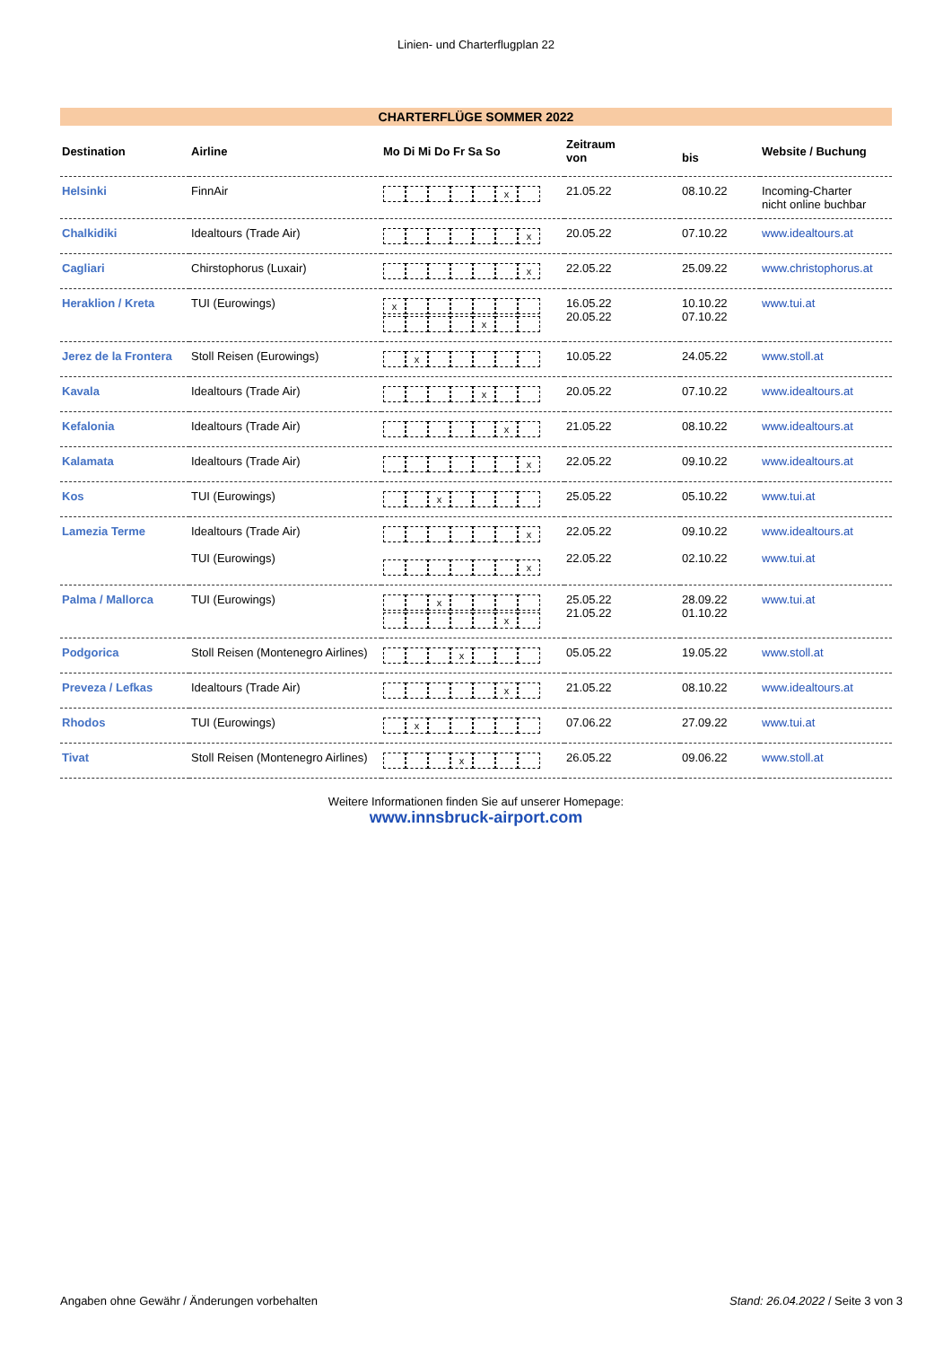Linien- und Charterflugplan 22
CHARTERFLÜGE SOMMER 2022
| Destination | Airline | Mo Di Mi Do Fr Sa So | Zeitraum von | bis | Website / Buchung |
| --- | --- | --- | --- | --- | --- |
| Helsinki | FinnAir | x | 21.05.22 | 08.10.22 | Incoming-Charter nicht online buchbar |
| Chalkidiki | Idealtours (Trade Air) | x | 20.05.22 | 07.10.22 | www.idealtours.at |
| Cagliari | Chirstophorus (Luxair) | x | 22.05.22 | 25.09.22 | www.christophorus.at |
| Heraklion / Kreta | TUI (Eurowings) | x x | 16.05.22 20.05.22 | 10.10.22 07.10.22 | www.tui.at |
| Jerez de la Frontera | Stoll Reisen (Eurowings) | x | 10.05.22 | 24.05.22 | www.stoll.at |
| Kavala | Idealtours (Trade Air) | x | 20.05.22 | 07.10.22 | www.idealtours.at |
| Kefalonia | Idealtours (Trade Air) | x | 21.05.22 | 08.10.22 | www.idealtours.at |
| Kalamata | Idealtours (Trade Air) | x | 22.05.22 | 09.10.22 | www.idealtours.at |
| Kos | TUI (Eurowings) | x | 25.05.22 | 05.10.22 | www.tui.at |
| Lamezia Terme | Idealtours (Trade Air) TUI (Eurowings) | x x | 22.05.22 22.05.22 | 09.10.22 02.10.22 | www.idealtours.at www.tui.at |
| Palma / Mallorca | TUI (Eurowings) | x x | 25.05.22 21.05.22 | 28.09.22 01.10.22 | www.tui.at |
| Podgorica | Stoll Reisen (Montenegro Airlines) | x | 05.05.22 | 19.05.22 | www.stoll.at |
| Preveza / Lefkas | Idealtours (Trade Air) | x | 21.05.22 | 08.10.22 | www.idealtours.at |
| Rhodos | TUI (Eurowings) | x | 07.06.22 | 27.09.22 | www.tui.at |
| Tivat | Stoll Reisen (Montenegro Airlines) | x | 26.05.22 | 09.06.22 | www.stoll.at |
Weitere Informationen finden Sie auf unserer Homepage:
www.innsbruck-airport.com
Angaben ohne Gewähr / Änderungen vorbehalten Stand: 26.04.2022 / Seite 3 von 3